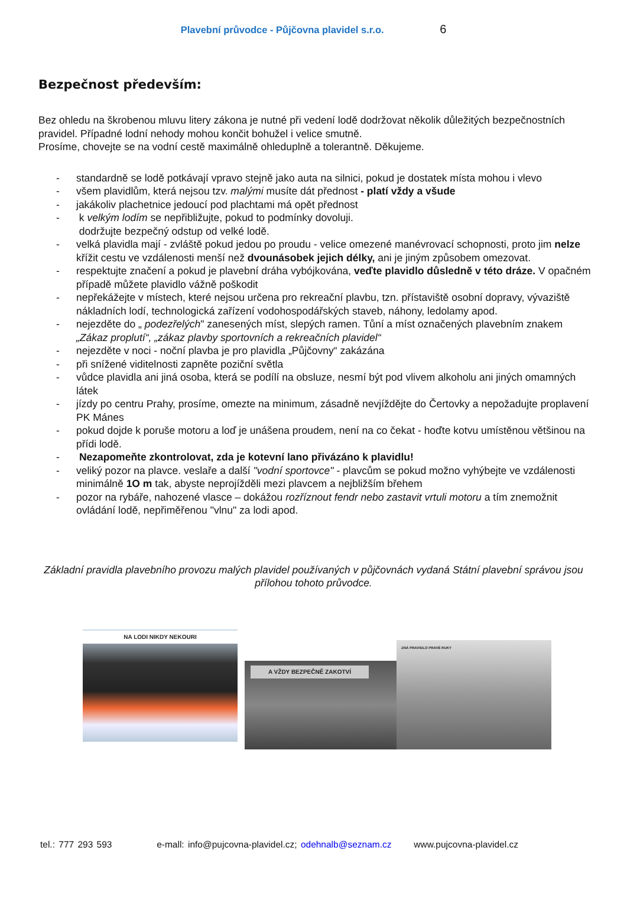Plavební průvodce - Půjčovna plavidel s.r.o. 6
Bezpečnost především:
Bez ohledu na škrobenou mluvu litery zákona je nutné při vedení lodě dodržovat několik důležitých bezpečnostních pravidel. Případné lodní nehody mohou končit bohužel i velice smutně.
Prosíme, chovejte se na vodní cestě maximálně ohleduplně a tolerantně. Děkujeme.
- standardně se lodě potkávají vpravo stejně jako auta na silnici, pokud je dostatek místa mohou i vlevo
- všem plavidlům, která nejsou tzv. malými musíte dát přednost - platí vždy a všude
- jakákoliv plachetnice jedoucí pod plachtami má opět přednost
- k velkým lodím se nepřibližujte, pokud to podmínky dovoluji.
dodržujte bezpečný odstup od velké lodě.
- velká plavidla mají - zvláště pokud jedou po proudu - velice omezené manévrovací schopnosti, proto jim nelze křížit cestu ve vzdálenosti menší než dvounásobek jejich délky, ani je jiným způsobem omezovat.
- respektujte značení a pokud je plavební dráha vybójkována, veďte plavidlo důsledně v této dráze. V opačném případě můžete plavidlo vážně poškodit
- nepřekážejte v místech, které nejsou určena pro rekreační plavbu, tzn. přístaviště osobní dopravy, vývaziště nákladních lodí, technologická zařízení vodohospodářských staveb, náhony, ledolamy apod.
- nejezděte do „ podezřelých" zanesených míst, slepých ramen. Tůní a míst označených plavebním znakem „Zákaz proplutí“, „zákaz plavby sportovních a rekreačních plavidel“
- nejezděte v noci - noční plavba je pro plavidla „Půjčovny“ zakázána
- při snížené viditelnosti zapněte poziční světla
- vůdce plavidla ani jiná osoba, která se podílí na obsluze, nesmí být pod vlivem alkoholu ani jiných omamných látek
- jízdy po centru Prahy, prosíme, omezte na minimum, zásadně nevjíždějte do Čertovky a nepožadujte proplavení PK Mánes
- pokud dojde k poruše motoru a loď je unášena proudem, není na co čekat - hoďte kotvu umístěnou většinou na přídi lodě.
- Nezapomeňte zkontrolovat, zda je kotevní lano přivázáno k plavidlu!
- veliký pozor na plavce. veslaře a další "vodní sportovce" - plavcům se pokud možno vyhýbejte ve vzdálenosti minimálně 1O m tak, abyste neprojížděli mezi plavcem a nejbližším břehem
- pozor na rybáře, nahozené vlasce – dokážou rozříznout fendr nebo zastavit vrtuli motoru a tím znemožnit ovládání lodě, nepřiměřenou "vlnu" za lodi apod.
Základní pravidla plavebního provozu malých plavidel používaných v půjčovnách vydaná Státní plavební správou jsou přílohou tohoto průvodce.
NA LODI NIKDY NEKOURI
A VŽDY BEZPEČNĚ ZAKOTVÍ
ZNÁ PRAVIDLO PRAVÉ RUKY
tel.: 777 293 593 e-mall: info@pujcovna-plavidel.cz; odehnalb@seznam.cz www.pujcovna-plavidel.cz